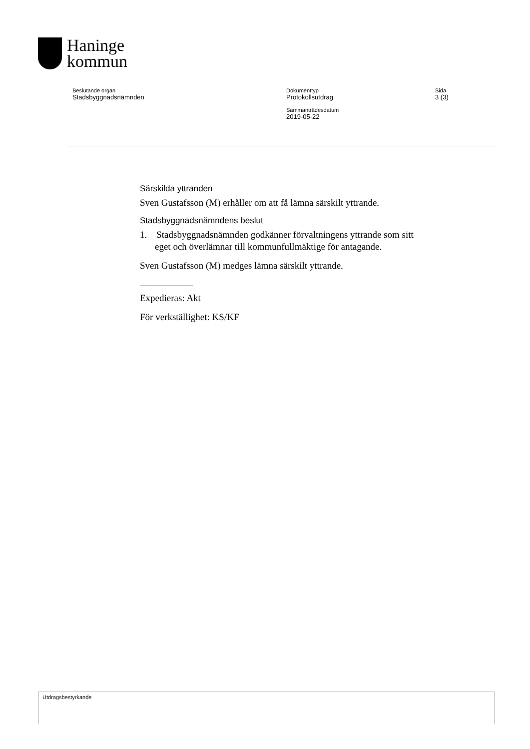Haninge
kommun
Beslutande organ
Stadsbyggnadsnämnden
Dokumenttyp
Protokollsutdrag
Sammanträdesdatum
2019-05-22
Sida
3 (3)
Särskilda yttranden
Sven Gustafsson (M) erhåller om att få lämna särskilt yttrande.
Stadsbyggnadsnämndens beslut
1. Stadsbyggnadsnämnden godkänner förvaltningens yttrande som sitt eget och överlämnar till kommunfullmäktige för antagande.
Sven Gustafsson (M) medges lämna särskilt yttrande.
Expedieras: Akt
För verkställighet: KS/KF
Utdragsbestyrkande